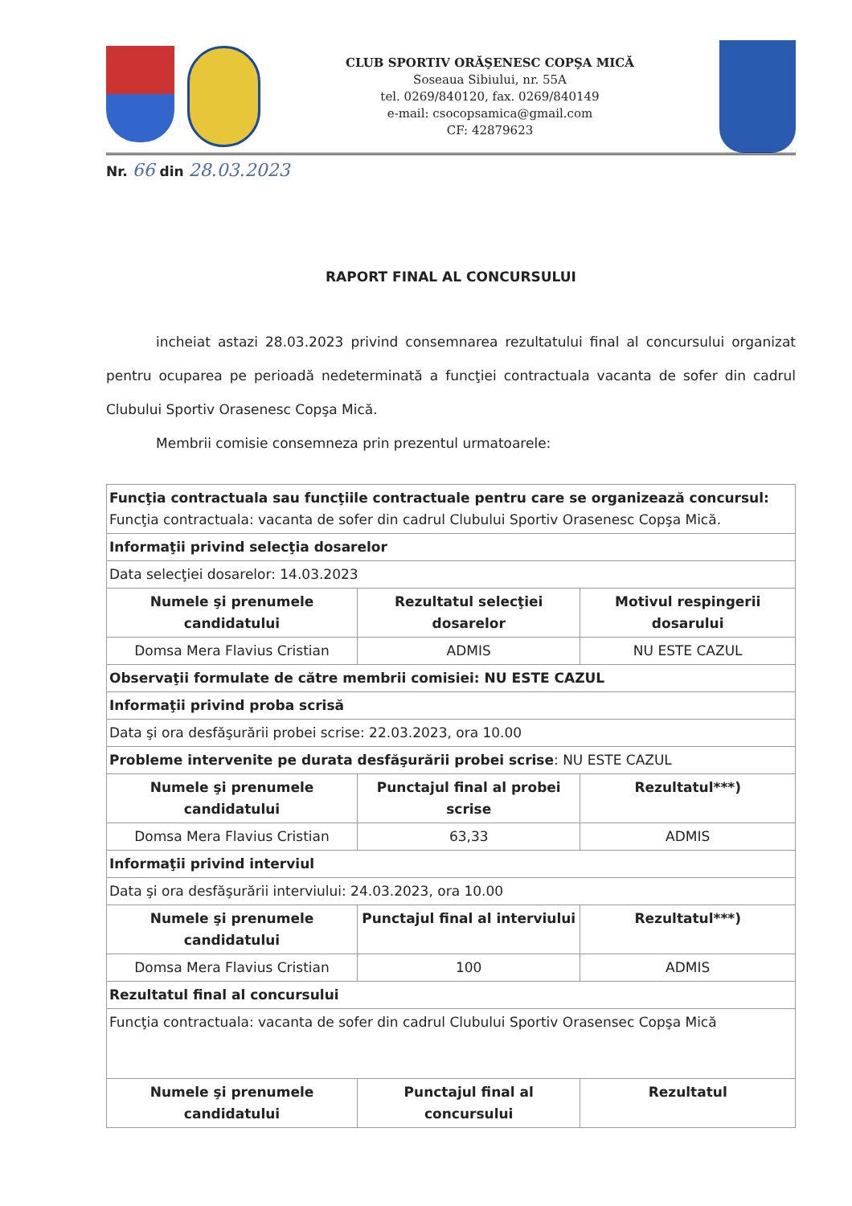CLUB SPORTIV ORĂŞENESC COPŞA MICĂ
Soseaua Sibiului, nr. 55A
tel. 0269/840120, fax. 0269/840149
e-mail: csocopsamica@gmail.com
CF: 42879623
Nr. 66 din 28.03.2023
RAPORT FINAL AL CONCURSULUI
incheiat astazi 28.03.2023 privind consemnarea rezultatului final al concursului organizat pentru ocuparea pe perioadă nedeterminată a funcţiei contractuala vacanta de sofer din cadrul Clubului Sportiv Orasenesc Copşa Mică.
Membrii comisie consemneza prin prezentul urmatoarele:
| Funcţia contractuala sau funcţiile contractuale pentru care se organizează concursul: Funcţia contractuala: vacanta de sofer din cadrul Clubului Sportiv Orasenesc Copşa Mică. | | |
| Informaţii privind selecţia dosarelor | | |
| Data selecţiei dosarelor: 14.03.2023 | | |
| Numele şi prenumele candidatului | Rezultatul selecţiei dosarelor | Motivul respingerii dosarului |
| Domsa Mera Flavius Cristian | ADMIS | NU ESTE CAZUL |
| Observaţii formulate de către membrii comisiei: NU ESTE CAZUL | | |
| Informaţii privind proba scrisă | | |
| Data şi ora desfăşurării probei scrise: 22.03.2023, ora 10.00 | | |
| Probleme intervenite pe durata desfăşurării probei scrise : NU ESTE CAZUL | | |
| Numele şi prenumele candidatului | Punctajul final al probei scrise | Rezultatul***) |
| Domsa Mera Flavius Cristian | 63,33 | ADMIS |
| Informaţii privind interviul | | |
| Data şi ora desfăşurării interviului: 24.03.2023, ora 10.00 | | |
| Numele şi prenumele candidatului | Punctajul final al interviului | Rezultatul***) |
| Domsa Mera Flavius Cristian | 100 | ADMIS |
| Rezultatul final al concursului | | |
| Funcţia contractuala: vacanta de sofer din cadrul Clubului Sportiv Orasensec Copşa Mică | | |
| Numele şi prenumele candidatului | Punctajul final al concursului | Rezultatul |